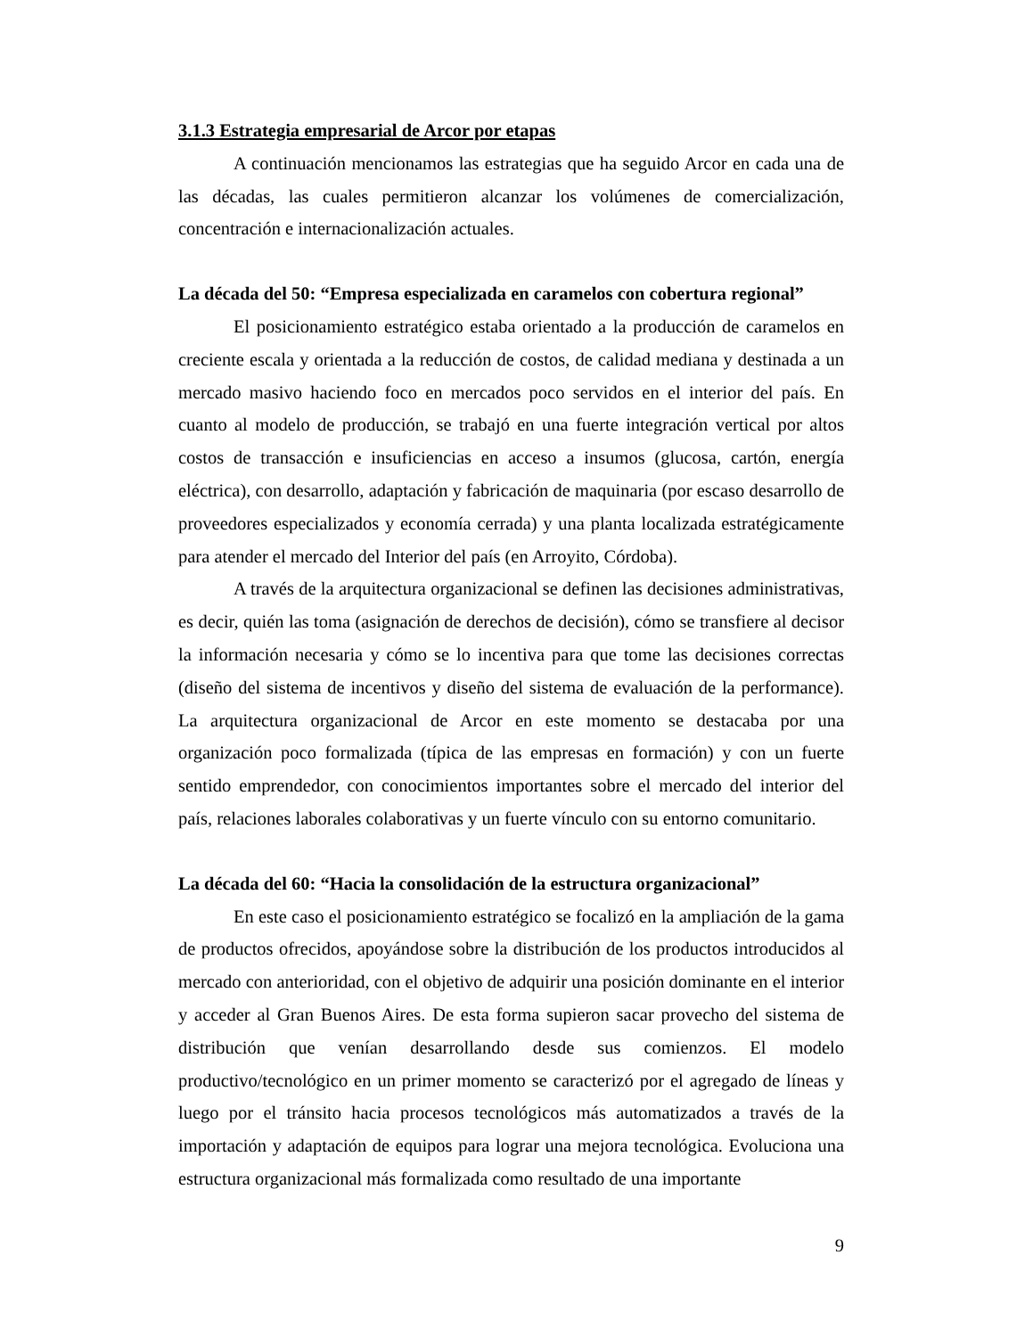3.1.3 Estrategia empresarial de Arcor por etapas
A continuación mencionamos las estrategias que ha seguido Arcor en cada una de las décadas, las cuales permitieron alcanzar los volúmenes de comercialización, concentración e internacionalización actuales.
La década del 50: “Empresa especializada en caramelos con cobertura regional”
El posicionamiento estratégico estaba orientado a la producción de caramelos en creciente escala y orientada a la reducción de costos, de calidad mediana y destinada a un mercado masivo haciendo foco en mercados poco servidos en el interior del país. En cuanto al modelo de producción, se trabajó en una fuerte integración vertical por altos costos de transacción e insuficiencias en acceso a insumos (glucosa, cartón, energía eléctrica), con desarrollo, adaptación y fabricación de maquinaria (por escaso desarrollo de proveedores especializados y economía cerrada) y una planta localizada estratégicamente para atender el mercado del Interior del país (en Arroyito, Córdoba).
A través de la arquitectura organizacional se definen las decisiones administrativas, es decir, quién las toma (asignación de derechos de decisión), cómo se transfiere al decisor la información necesaria y cómo se lo incentiva para que tome las decisiones correctas (diseño del sistema de incentivos y diseño del sistema de evaluación de la performance). La arquitectura organizacional de Arcor en este momento se destacaba por una organización poco formalizada (típica de las empresas en formación) y con un fuerte sentido emprendedor, con conocimientos importantes sobre el mercado del interior del país, relaciones laborales colaborativas y un fuerte vínculo con su entorno comunitario.
La década del 60: “Hacia la consolidación de la estructura organizacional”
En este caso el posicionamiento estratégico se focalizó en la ampliación de la gama de productos ofrecidos, apoyándose sobre la distribución de los productos introducidos al mercado con anterioridad, con el objetivo de adquirir una posición dominante en el interior y acceder al Gran Buenos Aires. De esta forma supieron sacar provecho del sistema de distribución que venían desarrollando desde sus comienzos. El modelo productivo/tecnológico en un primer momento se caracterizó por el agregado de líneas y luego por el tránsito hacia procesos tecnológicos más automatizados a través de la importación y adaptación de equipos para lograr una mejora tecnológica. Evoluciona una estructura organizacional más formalizada como resultado de una importante
9